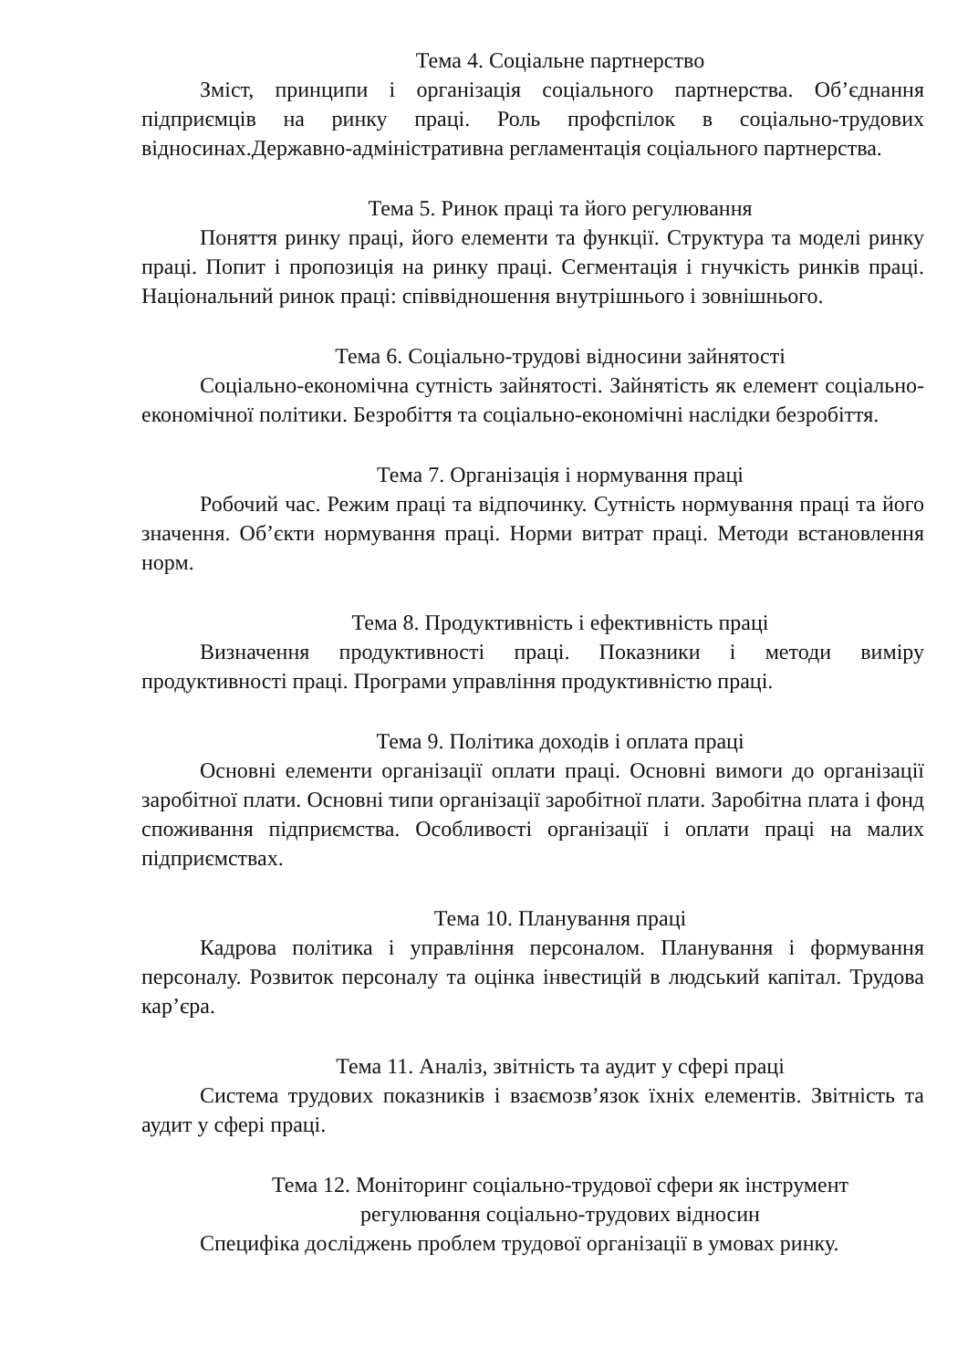Тема 4. Соціальне партнерство
Зміст, принципи і організація соціального партнерства. Об’єднання підприємців на ринку праці. Роль профспілок в соціально-трудових відносинах.Державно-адміністративна регламентація соціального партнерства.
Тема 5. Ринок праці та його регулювання
Поняття ринку праці, його елементи та функції. Структура та моделі ринку праці. Попит і пропозиція на ринку праці. Сегментація і гнучкість ринків праці. Національний ринок праці: співвідношення внутрішнього і зовнішнього.
Тема 6. Соціально-трудові відносини зайнятості
Соціально-економічна сутність зайнятості. Зайнятість як елемент соціально-економічної політики. Безробіття та соціально-економічні наслідки безробіття.
Тема 7. Організація і нормування праці
Робочий час. Режим праці та відпочинку. Сутність нормування праці та його значення. Об’єкти нормування праці. Норми витрат праці. Методи встановлення норм.
Тема 8. Продуктивність і ефективність праці
Визначення продуктивності праці. Показники і методи виміру продуктивності праці. Програми управління продуктивністю праці.
Тема 9. Політика доходів і оплата праці
Основні елементи організації оплати праці. Основні вимоги до організації заробітної плати. Основні типи організації заробітної плати. Заробітна плата і фонд споживання підприємства. Особливості організації і оплати праці на малих підприємствах.
Тема 10. Планування праці
Кадрова політика і управління персоналом. Планування і формування персоналу. Розвиток персоналу та оцінка інвестицій в людський капітал. Трудова кар’єра.
Тема 11. Аналіз, звітність та аудит у сфері праці
Система трудових показників і взаємозв’язок їхніх елементів. Звітність та аудит у сфері праці.
Тема 12. Моніторинг соціально-трудової сфери як інструмент
регулювання соціально-трудових відносин
Специфіка досліджень проблем трудової організації в умовах ринку.